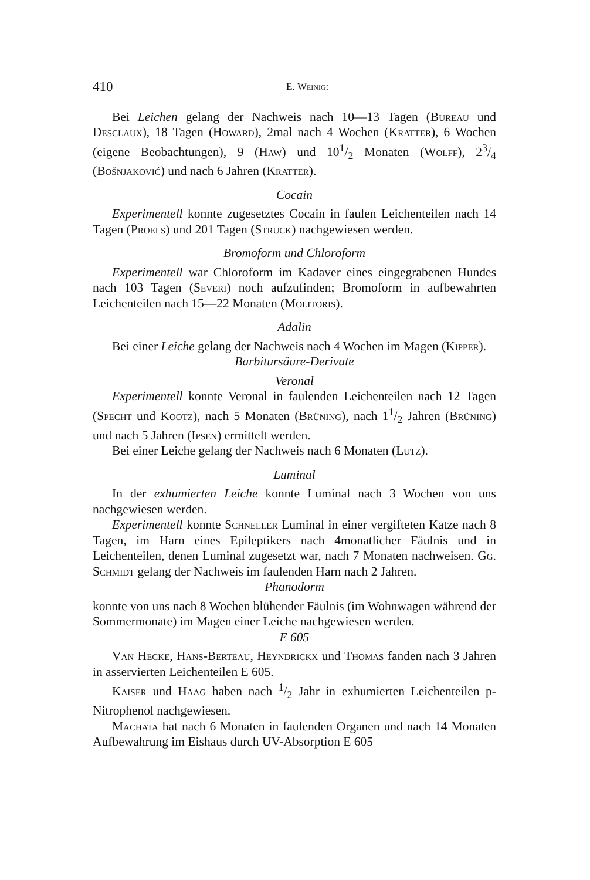410 E. Weinig:
Bei Leichen gelang der Nachweis nach 10—13 Tagen (Bureau und Desclaux), 18 Tagen (Howard), 2mal nach 4 Wochen (Kratter), 6 Wochen (eigene Beobachtungen), 9 (Haw) und 101/2 Monaten (Wolff), 23/4 (Bošnjaković) und nach 6 Jahren (Kratter).
Cocain
Experimentell konnte zugesetztes Cocain in faulen Leichenteilen nach 14 Tagen (Proels) und 201 Tagen (Struck) nachgewiesen werden.
Bromoform und Chloroform
Experimentell war Chloroform im Kadaver eines eingegrabenen Hundes nach 103 Tagen (Severi) noch aufzufinden; Bromoform in aufbewahrten Leichenteilen nach 15—22 Monaten (Molitoris).
Adalin
Bei einer Leiche gelang der Nachweis nach 4 Wochen im Magen (Kipper).
Barbitursäure-Derivate
Veronal
Experimentell konnte Veronal in faulenden Leichenteilen nach 12 Tagen (Specht und Kootz), nach 5 Monaten (Brüning), nach 11/2 Jahren (Brüning) und nach 5 Jahren (Ipsen) ermittelt werden.
Bei einer Leiche gelang der Nachweis nach 6 Monaten (Lutz).
Luminal
In der exhumierten Leiche konnte Luminal nach 3 Wochen von uns nachgewiesen werden.
Experimentell konnte Schneller Luminal in einer vergifteten Katze nach 8 Tagen, im Harn eines Epileptikers nach 4monatlicher Fäulnis und in Leichenteilen, denen Luminal zugesetzt war, nach 7 Monaten nachweisen. Gg. Schmidt gelang der Nachweis im faulenden Harn nach 2 Jahren.
Phanodorm
konnte von uns nach 8 Wochen blühender Fäulnis (im Wohnwagen während der Sommermonate) im Magen einer Leiche nachgewiesen werden.
E 605
Van Hecke, Hans-Berteau, Heyndrickx und Thomas fanden nach 3 Jahren in asservierten Leichenteilen E 605.
Kaiser und Haag haben nach 1/2 Jahr in exhumierten Leichenteilen p-Nitrophenol nachgewiesen.
Machata hat nach 6 Monaten in faulenden Organen und nach 14 Monaten Aufbewahrung im Eishaus durch UV-Absorption E 605